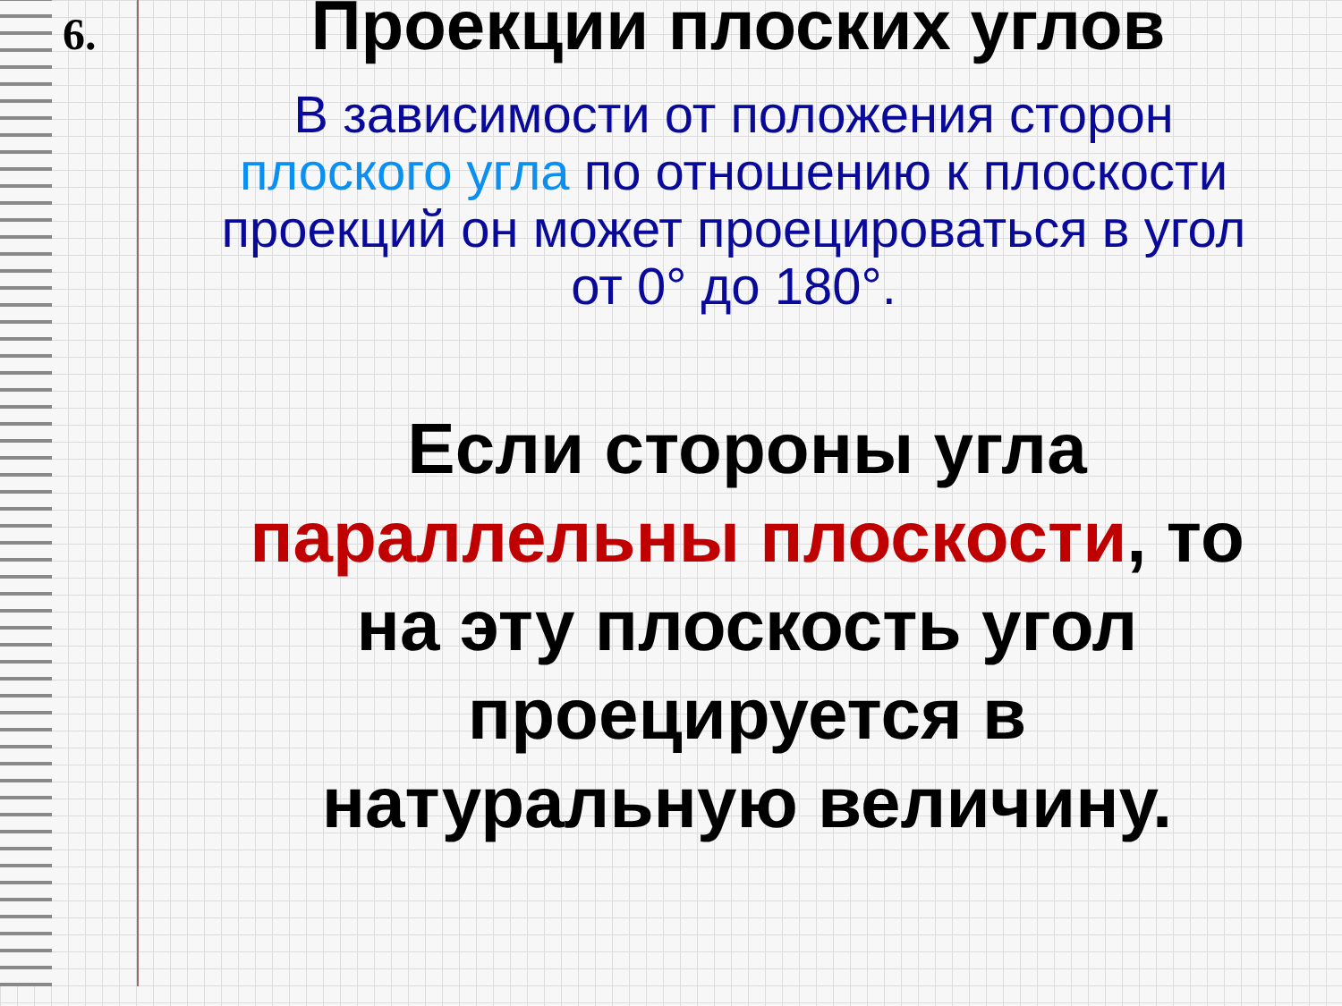6. Проекции плоских углов
В зависимости от положения сторон плоского угла по отношению к плоскости проекций он может проецироваться в угол от 0° до 180°.
Если стороны угла параллельны плоскости, то на эту плоскость угол проецируется в натуральную величину.